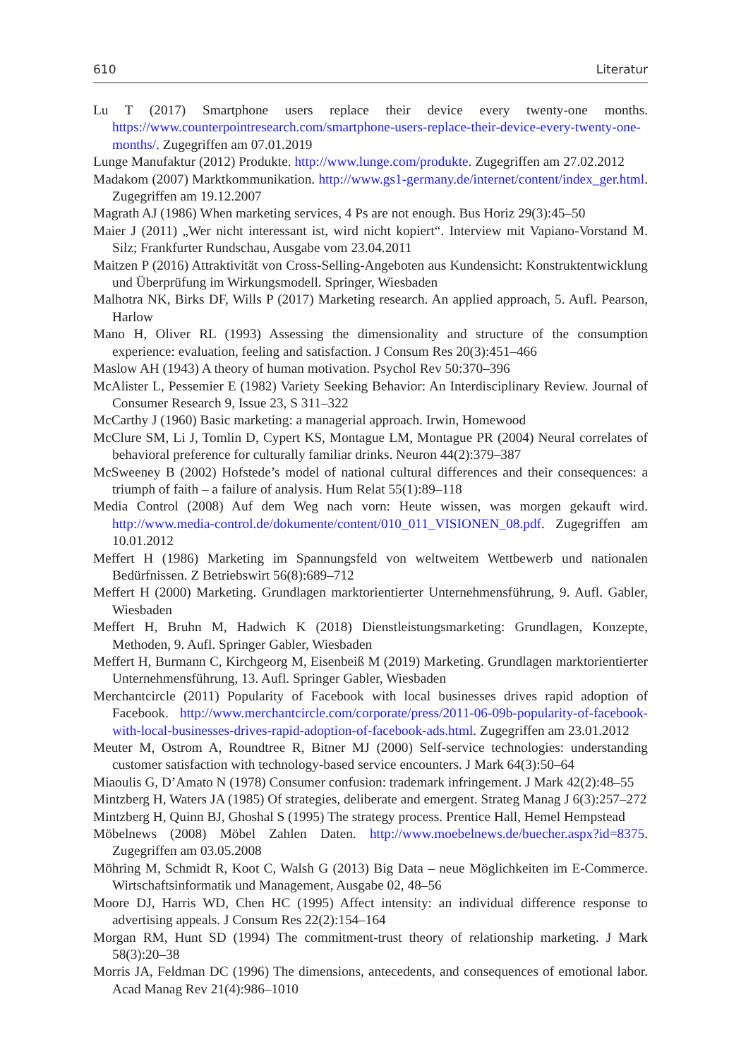610 Literatur
Lu T (2017) Smartphone users replace their device every twenty-one months. https://www.counterpointresearch.com/smartphone-users-replace-their-device-every-twenty-one-months/. Zugegriffen am 07.01.2019
Lunge Manufaktur (2012) Produkte. http://www.lunge.com/produkte. Zugegriffen am 27.02.2012
Madakom (2007) Marktkommunikation. http://www.gs1-germany.de/internet/content/index_ger.html. Zugegriffen am 19.12.2007
Magrath AJ (1986) When marketing services, 4 Ps are not enough. Bus Horiz 29(3):45–50
Maier J (2011) „Wer nicht interessant ist, wird nicht kopiert“. Interview mit Vapiano-Vorstand M. Silz; Frankfurter Rundschau, Ausgabe vom 23.04.2011
Maitzen P (2016) Attraktivität von Cross-Selling-Angeboten aus Kundensicht: Konstruktentwicklung und Überprüfung im Wirkungsmodell. Springer, Wiesbaden
Malhotra NK, Birks DF, Wills P (2017) Marketing research. An applied approach, 5. Aufl. Pearson, Harlow
Mano H, Oliver RL (1993) Assessing the dimensionality and structure of the consumption experience: evaluation, feeling and satisfaction. J Consum Res 20(3):451–466
Maslow AH (1943) A theory of human motivation. Psychol Rev 50:370–396
McAlister L, Pessemier E (1982) Variety Seeking Behavior: An Interdisciplinary Review. Journal of Consumer Research 9, Issue 23, S 311–322
McCarthy J (1960) Basic marketing: a managerial approach. Irwin, Homewood
McClure SM, Li J, Tomlin D, Cypert KS, Montague LM, Montague PR (2004) Neural correlates of behavioral preference for culturally familiar drinks. Neuron 44(2):379–387
McSweeney B (2002) Hofstede’s model of national cultural differences and their consequences: a triumph of faith – a failure of analysis. Hum Relat 55(1):89–118
Media Control (2008) Auf dem Weg nach vorn: Heute wissen, was morgen gekauft wird. http://www.media-control.de/dokumente/content/010_011_VISIONEN_08.pdf. Zugegriffen am 10.01.2012
Meffert H (1986) Marketing im Spannungsfeld von weltweitem Wettbewerb und nationalen Bedürfnissen. Z Betriebswirt 56(8):689–712
Meffert H (2000) Marketing. Grundlagen marktorientierter Unternehmensführung, 9. Aufl. Gabler, Wiesbaden
Meffert H, Bruhn M, Hadwich K (2018) Dienstleistungsmarketing: Grundlagen, Konzepte, Methoden, 9. Aufl. Springer Gabler, Wiesbaden
Meffert H, Burmann C, Kirchgeorg M, Eisenbeiß M (2019) Marketing. Grundlagen marktorientierter Unternehmensführung, 13. Aufl. Springer Gabler, Wiesbaden
Merchantcircle (2011) Popularity of Facebook with local businesses drives rapid adoption of Facebook. http://www.merchantcircle.com/corporate/press/2011-06-09b-popularity-of-facebook-with-local-businesses-drives-rapid-adoption-of-facebook-ads.html. Zugegriffen am 23.01.2012
Meuter M, Ostrom A, Roundtree R, Bitner MJ (2000) Self-service technologies: understanding customer satisfaction with technology-based service encounters. J Mark 64(3):50–64
Miaoulis G, D’Amato N (1978) Consumer confusion: trademark infringement. J Mark 42(2):48–55
Mintzberg H, Waters JA (1985) Of strategies, deliberate and emergent. Strateg Manag J 6(3):257–272
Mintzberg H, Quinn BJ, Ghoshal S (1995) The strategy process. Prentice Hall, Hemel Hempstead
Möbelnews (2008) Möbel Zahlen Daten. http://www.moebelnews.de/buecher.aspx?id=8375. Zugegriffen am 03.05.2008
Möhring M, Schmidt R, Koot C, Walsh G (2013) Big Data – neue Möglichkeiten im E-Commerce. Wirtschaftsinformatik und Management, Ausgabe 02, 48–56
Moore DJ, Harris WD, Chen HC (1995) Affect intensity: an individual difference response to advertising appeals. J Consum Res 22(2):154–164
Morgan RM, Hunt SD (1994) The commitment-trust theory of relationship marketing. J Mark 58(3):20–38
Morris JA, Feldman DC (1996) The dimensions, antecedents, and consequences of emotional labor. Acad Manag Rev 21(4):986–1010